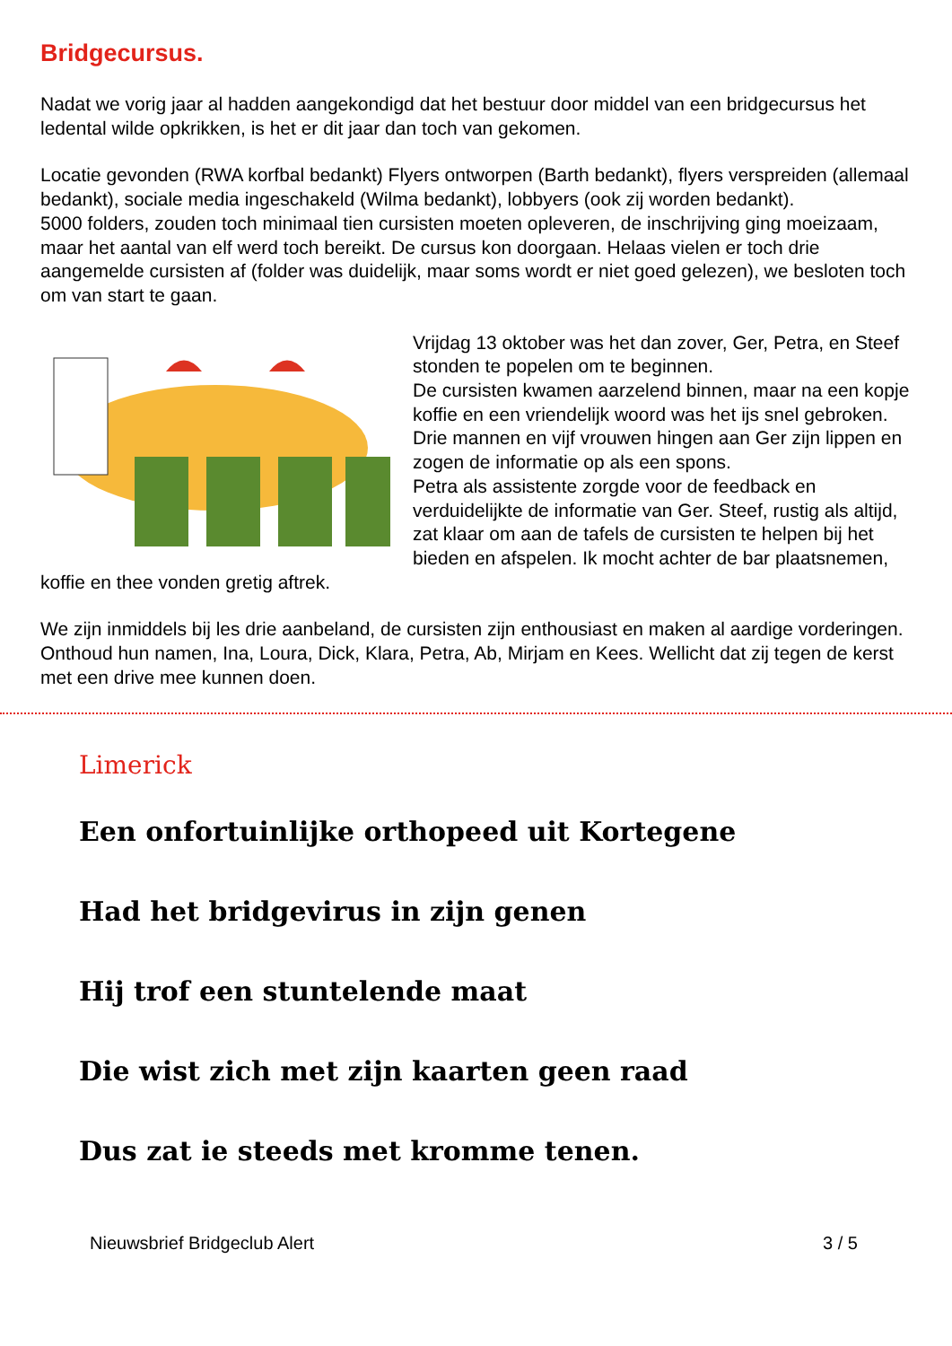Bridgecursus.
Nadat we vorig jaar al hadden aangekondigd dat het bestuur door middel van een bridgecursus het ledental wilde opkrikken, is het er dit jaar dan toch van gekomen.
Locatie gevonden (RWA korfbal bedankt) Flyers ontworpen (Barth bedankt), flyers verspreiden (allemaal bedankt), sociale media ingeschakeld (Wilma bedankt), lobbyers (ook zij worden bedankt).
5000 folders, zouden toch minimaal tien cursisten moeten opleveren, de inschrijving ging moeizaam, maar het aantal van elf werd toch bereikt. De cursus kon doorgaan. Helaas vielen er toch drie aangemelde cursisten af (folder was duidelijk, maar soms wordt er niet goed gelezen), we besloten toch om van start te gaan.
Vrijdag 13 oktober was het dan zover, Ger, Petra, en Steef stonden te popelen om te beginnen.
De cursisten kwamen aarzelend binnen, maar na een kopje koffie en een vriendelijk woord was het ijs snel gebroken. Drie mannen en vijf vrouwen hingen aan Ger zijn lippen en zogen de informatie op als een spons.
Petra als assistente zorgde voor de feedback en verduidelijkte de informatie van Ger. Steef, rustig als altijd, zat klaar om aan de tafels de cursisten te helpen bij het bieden en afspelen. Ik mocht achter de bar plaatsnemen, koffie en thee vonden gretig aftrek.
We zijn inmiddels bij les drie aanbeland, de cursisten zijn enthousiast en maken al aardige vorderingen. Onthoud hun namen, Ina, Loura, Dick, Klara, Petra, Ab, Mirjam en Kees. Wellicht dat zij tegen de kerst met een drive mee kunnen doen.
Limerick
Een onfortuinlijke orthopeed uit Kortegene
Had het bridgevirus in zijn genen
Hij trof een stuntelende maat
Die wist zich met zijn kaarten geen raad
Dus zat ie steeds met kromme tenen.
Nieuwsbrief Bridgeclub Alert 3 / 5